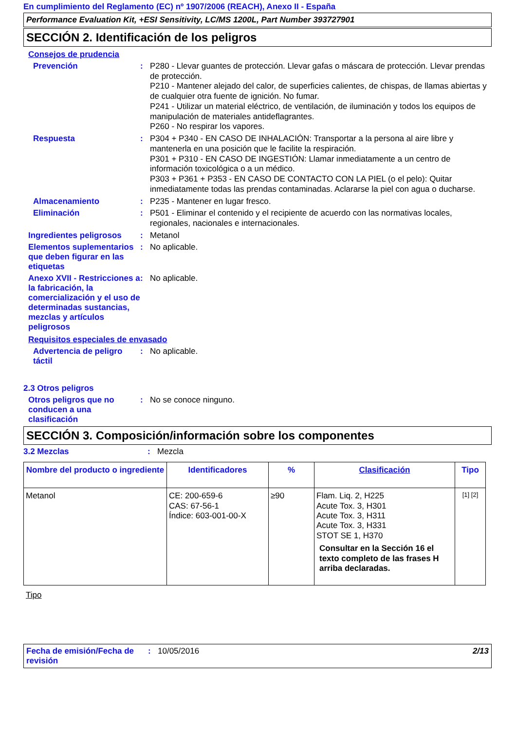En cumplimiento del Reglamento (EC) nº 1907/2006 (REACH), Anexo II - España
Performance Evaluation Kit, +ESI Sensitivity, LC/MS 1200L, Part Number 393727901
SECCIÓN 2. Identificación de los peligros
Consejos de prudencia
Prevención :
P280 - Llevar guantes de protección. Llevar gafas o máscara de protección. Llevar prendas de protección.
P210 - Mantener alejado del calor, de superficies calientes, de chispas, de llamas abiertas y de cualquier otra fuente de ignición. No fumar.
P241 - Utilizar un material eléctrico, de ventilación, de iluminación y todos los equipos de manipulación de materiales antideflagrantes.
P260 - No respirar los vapores.
Respuesta :
P304 + P340 - EN CASO DE INHALACIÓN: Transportar a la persona al aire libre y mantenerla en una posición que le facilite la respiración.
P301 + P310 - EN CASO DE INGESTIÓN: Llamar inmediatamente a un centro de información toxicológica o a un médico.
P303 + P361 + P353 - EN CASO DE CONTACTO CON LA PIEL (o el pelo): Quitar inmediatamente todas las prendas contaminadas. Aclararse la piel con agua o ducharse.
Almacenamiento :
P235 - Mantener en lugar fresco.
Eliminación :
P501 - Eliminar el contenido y el recipiente de acuerdo con las normativas locales, regionales, nacionales e internacionales.
Ingredientes peligrosos
:
Metanol
Elementos suplementarios que deben figurar en las etiquetas
:
No aplicable.
Anexo XVII - Restricciones a la fabricación, la comercialización y el uso de determinadas sustancias, mezclas y artículos peligrosos
:
No aplicable.
Requisitos especiales de envasado
Advertencia de peligro táctil
:
No aplicable.
2.3 Otros peligros
Otros peligros que no conducen a una clasificación
:
No se conoce ninguno.
SECCIÓN 3. Composición/información sobre los componentes
3.2 Mezclas :
Mezcla
| Nombre del producto o ingrediente | Identificadores | % | Clasificación | Tipo |
| --- | --- | --- | --- | --- |
| Metanol | CE: 200-659-6 CAS: 67-56-1 Índice: 603-001-00-X | ≥90 | Flam. Liq. 2, H225 Acute Tox. 3, H301 Acute Tox. 3, H311 Acute Tox. 3, H331 STOT SE 1, H370 Consultar en la Sección 16 el texto completo de las frases H arriba declaradas. | [1] [2] |
Tipo
Fecha de emisión/Fecha de revisión
: 10/05/2016 2/13